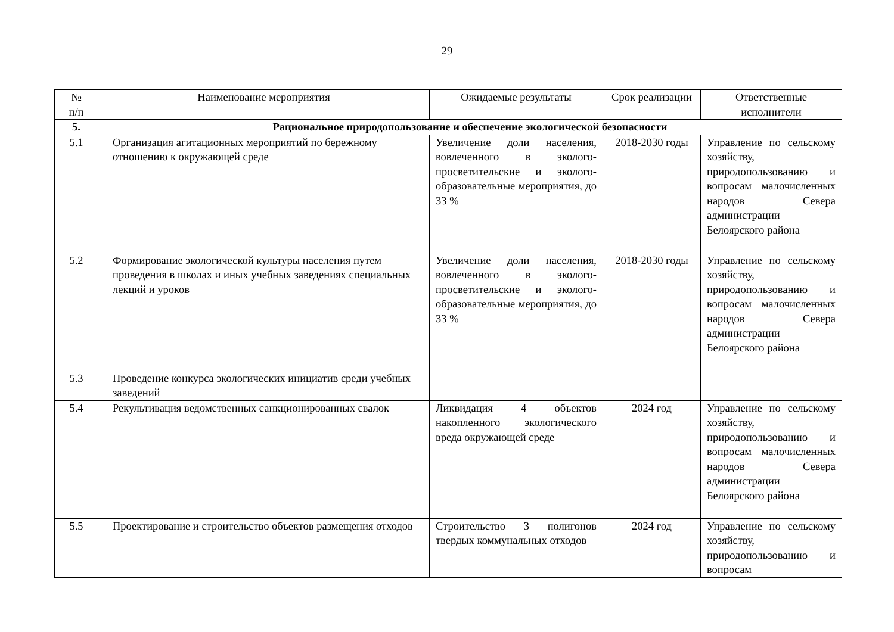29
| № п/п | Наименование мероприятия | Ожидаемые результаты | Срок реализации | Ответственные исполнители |
| --- | --- | --- | --- | --- |
| 5. | Рациональное природопользование и обеспечение экологической безопасности | | | |
| 5.1 | Организация агитационных мероприятий по бережному отношению к окружающей среде | Увеличение доли населения, вовлеченного в эколого-просветительские и эколого-образовательные мероприятия, до 33 % | 2018-2030 годы | Управление по сельскому хозяйству, природопользованию и вопросам малочисленных народов Севера администрации Белоярского района |
| 5.2 | Формирование экологической культуры населения путем проведения в школах и иных учебных заведениях специальных лекций и уроков | Увеличение доли населения, вовлеченного в эколого-просветительские и эколого-образовательные мероприятия, до 33 % | 2018-2030 годы | Управление по сельскому хозяйству, природопользованию и вопросам малочисленных народов Севера администрации Белоярского района |
| 5.3 | Проведение конкурса экологических инициатив среди учебных заведений | | | |
| 5.4 | Рекультивация ведомственных санкционированных свалок | Ликвидация 4 объектов накопленного экологического вреда окружающей среде | 2024 год | Управление по сельскому хозяйству, природопользованию и вопросам малочисленных народов Севера администрации Белоярского района |
| 5.5 | Проектирование и строительство объектов размещения отходов | Строительство 3 полигонов твердых коммунальных отходов | 2024 год | Управление по сельскому хозяйству, природопользованию и вопросам |